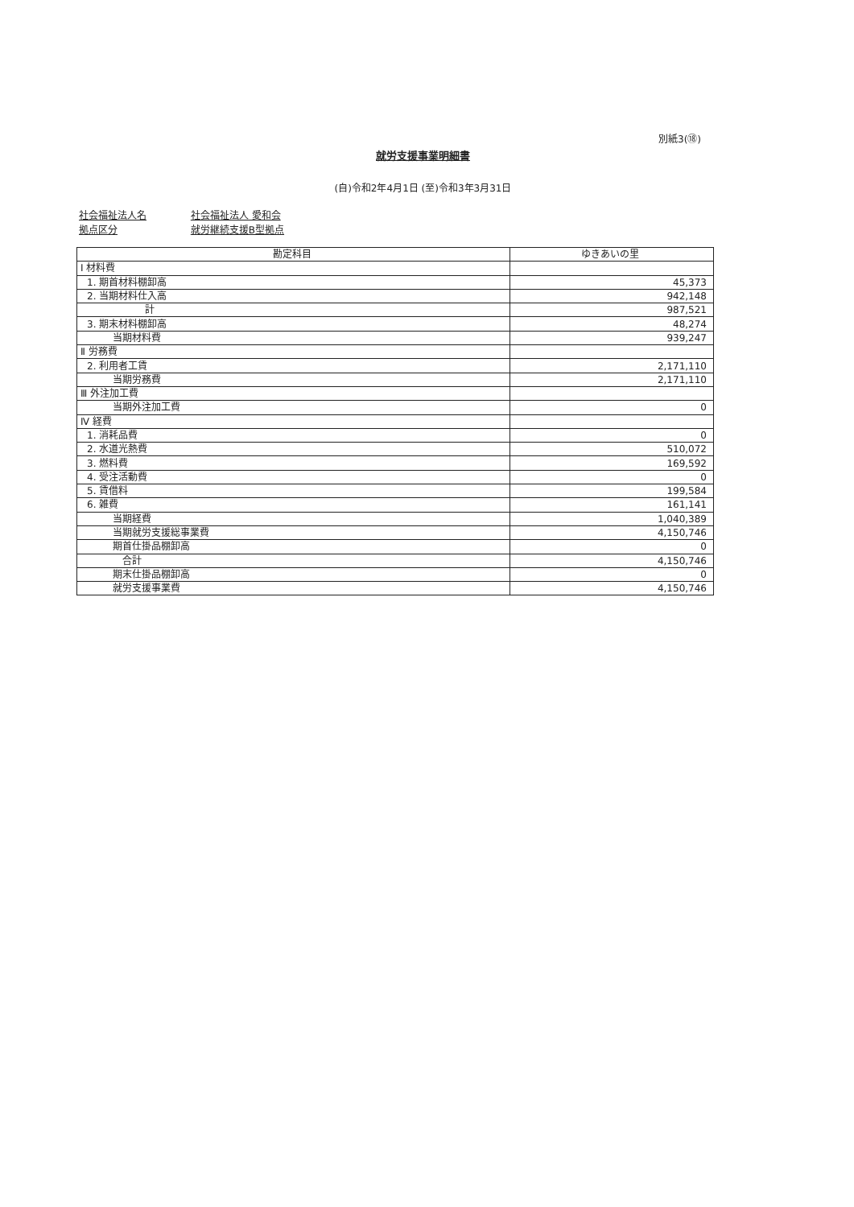別紙3(⑱)
就労支援事業明細書
(自)令和2年4月1日 (至)令和3年3月31日
社会福祉法人名 社会福祉法人 愛和会
拠点区分 就労継続支援B型拠点
| 勘定科目 | ゆきあいの里 |
| --- | --- |
| Ⅰ 材料費 | |
| 1. 期首材料棚卸高 | 45,373 |
| 2. 当期材料仕入高 | 942,148 |
| 計 | 987,521 |
| 3. 期末材料棚卸高 | 48,274 |
| 当期材料費 | 939,247 |
| Ⅱ 労務費 | |
| 2. 利用者工賃 | 2,171,110 |
| 当期労務費 | 2,171,110 |
| Ⅲ 外注加工費 | |
| 当期外注加工費 | 0 |
| Ⅳ 経費 | |
| 1. 消耗品費 | 0 |
| 2. 水道光熱費 | 510,072 |
| 3. 燃料費 | 169,592 |
| 4. 受注活動費 | 0 |
| 5. 賃借料 | 199,584 |
| 6. 雑費 | 161,141 |
| 当期経費 | 1,040,389 |
| 当期就労支援総事業費 | 4,150,746 |
| 期首仕掛品棚卸高 | 0 |
| 合計 | 4,150,746 |
| 期末仕掛品棚卸高 | 0 |
| 就労支援事業費 | 4,150,746 |